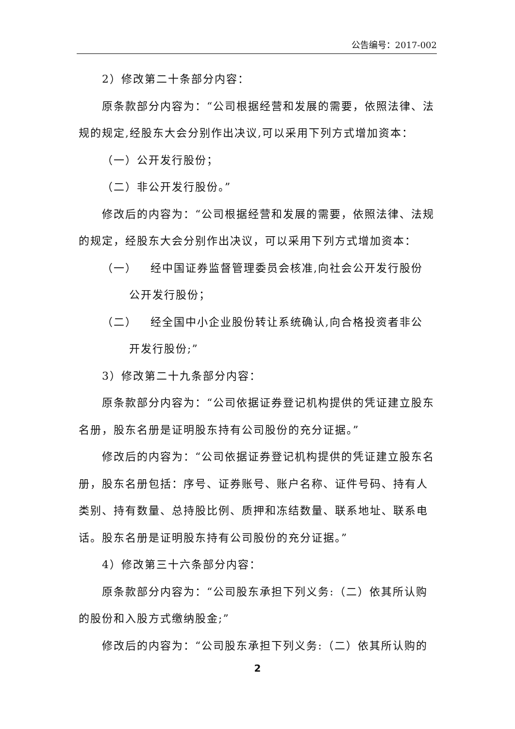公告编号：2017-002
2）修改第二十条部分内容：
原条款部分内容为：“公司根据经营和发展的需要，依照法律、法规的规定,经股东大会分别作出决议,可以采用下列方式增加资本：
（一）公开发行股份；
（二）非公开发行股份。”
修改后的内容为：“公司根据经营和发展的需要，依照法律、法规的规定，经股东大会分别作出决议，可以采用下列方式增加资本：
（一） 经中国证券监督管理委员会核准,向社会公开发行股份
公开发行股份；
（二） 经全国中小企业股份转让系统确认,向合格投资者非公
开发行股份;”
3）修改第二十九条部分内容：
原条款部分内容为：“公司依据证券登记机构提供的凭证建立股东名册，股东名册是证明股东持有公司股份的充分证据。”
修改后的内容为：“公司依据证券登记机构提供的凭证建立股东名册，股东名册包括：序号、证券账号、账户名称、证件号码、持有人类别、持有数量、总持股比例、质押和冻结数量、联系地址、联系电话。股东名册是证明股东持有公司股份的充分证据。”
4）修改第三十六条部分内容：
原条款部分内容为：“公司股东承担下列义务:（二）依其所认购的股份和入股方式缴纳股金;”
修改后的内容为：“公司股东承担下列义务:（二）依其所认购的
2